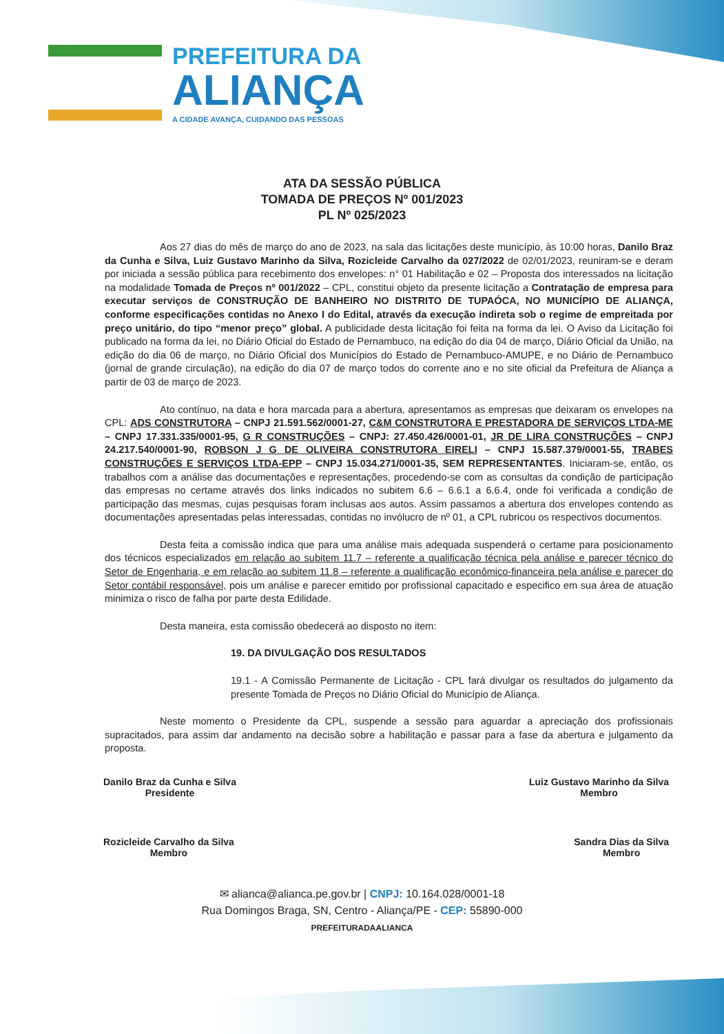PREFEITURA DA
ALIANÇA
A CIDADE AVANÇA, CUIDANDO DAS PESSOAS
ATA DA SESSÃO PÚBLICA
TOMADA DE PREÇOS Nº 001/2023
PL Nº 025/2023
Aos 27 dias do mês de março do ano de 2023, na sala das licitações deste município, às 10:00 horas, Danilo Braz da Cunha e Silva, Luiz Gustavo Marinho da Silva, Rozicleide Carvalho da 027/2022 de 02/01/2023, reuniram-se e deram por iniciada a sessão pública para recebimento dos envelopes: n° 01 Habilitação e 02 – Proposta dos interessados na licitação na modalidade Tomada de Preços nº 001/2022 – CPL, constitui objeto da presente licitação a Contratação de empresa para executar serviços de CONSTRUÇÃO DE BANHEIRO NO DISTRITO DE TUPAÓCA, NO MUNICÍPIO DE ALIANÇA, conforme especificações contidas no Anexo I do Edital, através da execução indireta sob o regime de empreitada por preço unitário, do tipo “menor preço” global. A publicidade desta licitação foi feita na forma da lei. O Aviso da Licitação foi publicado na forma da lei, no Diário Oficial do Estado de Pernambuco, na edição do dia 04 de março, Diário Oficial da União, na edição do dia 06 de março, no Diário Oficial dos Municípios do Estado de Pernambuco-AMUPE, e no Diário de Pernambuco (jornal de grande circulação), na edição do dia 07 de março todos do corrente ano e no site oficial da Prefeitura de Aliança a partir de 03 de março de 2023.
Ato contínuo, na data e hora marcada para a abertura, apresentamos as empresas que deixaram os envelopes na CPL: ADS CONSTRUTORA – CNPJ 21.591.562/0001-27, C&M CONSTRUTORA E PRESTADORA DE SERVIÇOS LTDA-ME – CNPJ 17.331.335/0001-95, G R CONSTRUÇÕES – CNPJ: 27.450.426/0001-01, JR DE LIRA CONSTRUÇÕES – CNPJ 24.217.540/0001-90, ROBSON J G DE OLIVEIRA CONSTRUTORA EIRELI – CNPJ 15.587.379/0001-55, TRABES CONSTRUÇÕES E SERVIÇOS LTDA-EPP – CNPJ 15.034.271/0001-35, SEM REPRESENTANTES. Iniciaram-se, então, os trabalhos com a análise das documentações e representações, procedendo-se com as consultas da condição de participação das empresas no certame através dos links indicados no subitem 6.6 – 6.6.1 a 6.6.4, onde foi verificada a condição de participação das mesmas, cujas pesquisas foram inclusas aos autos. Assim passamos a abertura dos envelopes contendo as documentações apresentadas pelas interessadas, contidas no invólucro de nº 01, a CPL rubricou os respectivos documentos.
Desta feita a comissão indica que para uma análise mais adequada suspenderá o certame para posicionamento dos técnicos especializados em relação ao subitem 11.7 – referente a qualificação técnica pela análise e parecer técnico do Setor de Engenharia, e em relação ao subitem 11.8 – referente a qualificação econômico-financeira pela análise e parecer do Setor contábil responsável, pois um análise e parecer emitido por profissional capacitado e especifico em sua área de atuação minimiza o risco de falha por parte desta Edilidade.
Desta maneira, esta comissão obedecerá ao disposto no item:
19. DA DIVULGAÇÃO DOS RESULTADOS
19.1 - A Comissão Permanente de Licitação - CPL fará divulgar os resultados do julgamento da presente Tomada de Preços no Diário Oficial do Município de Aliança.
Neste momento o Presidente da CPL, suspende a sessão para aguardar a apreciação dos profissionais supracitados, para assim dar andamento na decisão sobre a habilitação e passar para a fase da abertura e julgamento da proposta.
Danilo Braz da Cunha e Silva
Presidente
Luiz Gustavo Marinho da Silva
Membro
Rozicleide Carvalho da Silva
Membro
Sandra Dias da Silva
Membro
✉ alianca@alianca.pe.gov.br | CNPJ: 10.164.028/0001-18
Rua Domingos Braga, SN, Centro - Aliança/PE - CEP: 55890-000
PREFEITURADAALIANCA